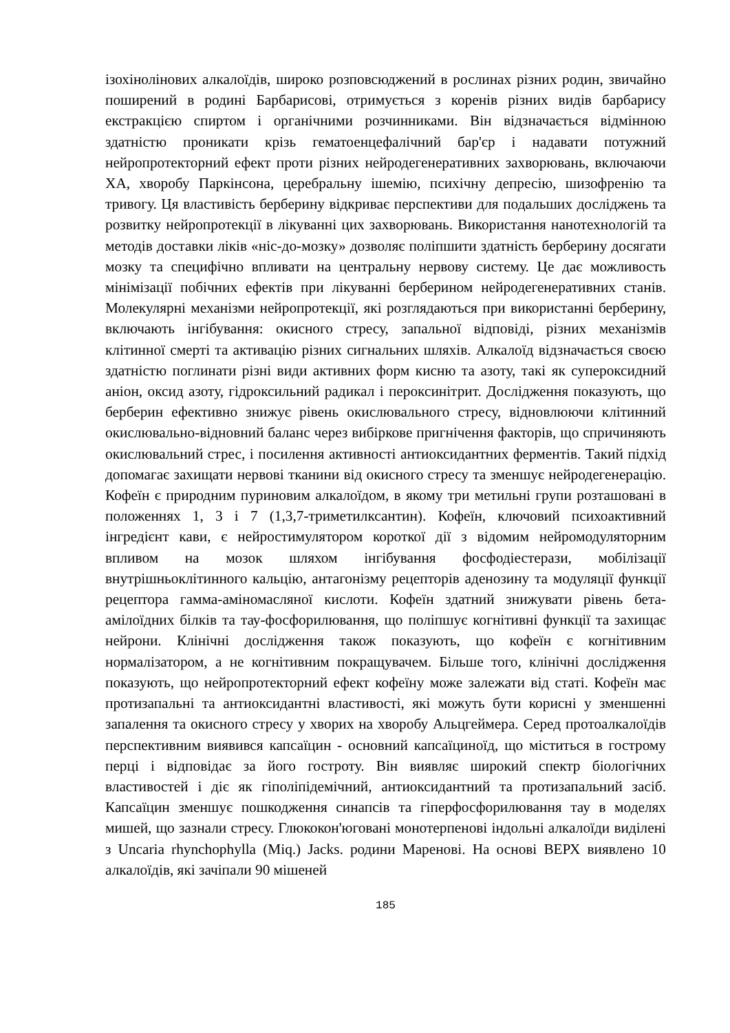ізохінолінових алкалоїдів, широко розповсюджений в рослинах різних родин, звичайно поширений в родині Барбарисові, отримується з коренів різних видів барбарису екстракцією спиртом і органічними розчинниками. Він відзначається відмінною здатністю проникати крізь гематоенцефалічний бар'єр і надавати потужний нейропротекторний ефект проти різних нейродегенеративних захворювань, включаючи ХА, хворобу Паркінсона, церебральну ішемію, психічну депресію, шизофренію та тривогу. Ця властивість берберину відкриває перспективи для подальших досліджень та розвитку нейропротекції в лікуванні цих захворювань. Використання нанотехнологій та методів доставки ліків «ніс-до-мозку» дозволяє поліпшити здатність берберину досягати мозку та специфічно впливати на центральну нервову систему. Це дає можливость мінімізації побічних ефектів при лікуванні берберином нейродегенеративних станів. Молекулярні механізми нейропротекції, які розглядаються при використанні берберину, включають інгібування: окисного стресу, запальної відповіді, різних механізмів клітинної смерті та активацію різних сигнальних шляхів. Алкалоїд відзначається своєю здатністю поглинати різні види активних форм кисню та азоту, такі як супероксидний аніон, оксид азоту, гідроксильний радикал і пероксинітрит. Дослідження показують, що берберин ефективно знижує рівень окислювального стресу, відновлюючи клітинний окислювально-відновний баланс через вибіркове пригнічення факторів, що спричиняють окислювальний стрес, і посилення активності антиоксидантних ферментів. Такий підхід допомагає захищати нервові тканини від окисного стресу та зменшує нейродегенерацію. Кофеїн є природним пуриновим алкалоїдом, в якому три метильні групи розташовані в положеннях 1, 3 і 7 (1,3,7-триметилксантин). Кофеїн, ключовий психоактивний інгредієнт кави, є нейростимулятором короткої дії з відомим нейромодуляторним впливом на мозок шляхом інгібування фосфодіестерази, мобілізації внутрішньоклітинного кальцію, антагонізму рецепторів аденозину та модуляції функції рецептора гамма-аміномасляної кислоти. Кофеїн здатний знижувати рівень бета-амілоїдних білків та тау-фосфорилювання, що поліпшує когнітивні функції та захищає нейрони. Клінічні дослідження також показують, що кофеїн є когнітивним нормалізатором, а не когнітивним покращувачем. Більше того, клінічні дослідження показують, що нейропротекторний ефект кофеїну може залежати від статі. Кофеїн має протизапальні та антиоксидантні властивості, які можуть бути корисні у зменшенні запалення та окисного стресу у хворих на хворобу Альцгеймера. Серед протоалкалоїдів перспективним виявився капсаїцин - основний капсаїциноїд, що міститься в гострому перці і відповідає за його гостроту. Він виявляє широкий спектр біологічних властивостей і діє як гіполіпідемічний, антиоксидантний та протизапальний засіб. Капсаїцин зменшує пошкодження синапсів та гіперфосфорилювання тау в моделях мишей, що зазнали стресу. Глюкокон'юговані монотерпенові індольні алкалоїди виділені з Uncaria rhynchophylla (Miq.) Jacks. родини Маренові. На основі ВЕРХ виявлено 10 алкалоїдів, які зачіпали 90 мішеней
185